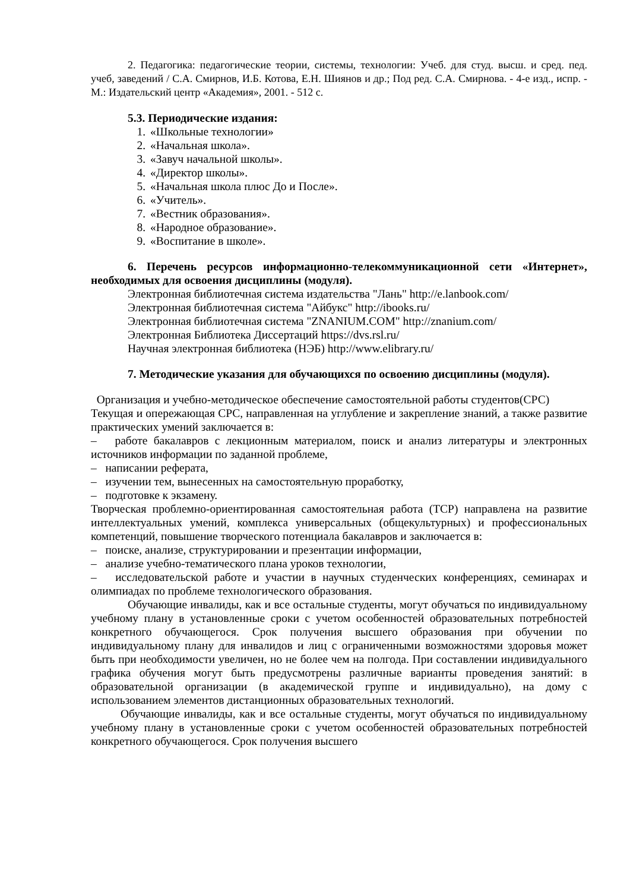2. Педагогика: педагогические теории, системы, технологии: Учеб. для студ. высш. и сред. пед. учеб, заведений / С.А. Смирнов, И.Б. Котова, Е.Н. Шиянов и др.; Под ред. С.А. Смирнова. - 4-е изд., испр. - М.: Издательский центр «Академия», 2001. - 512 с.
5.3. Периодические издания:
1. «Школьные технологии»
2. «Начальная школа».
3. «Завуч начальной школы».
4. «Директор школы».
5. «Начальная школа плюс До и После».
6. «Учитель».
7. «Вестник образования».
8. «Народное образование».
9. «Воспитание в школе».
6. Перечень ресурсов информационно-телекоммуникационной сети «Интернет», необходимых для освоения дисциплины (модуля).
Электронная библиотечная система издательства "Лань" http://e.lanbook.com/
Электронная библиотечная система "Айбукс" http://ibooks.ru/
Электронная библиотечная система "ZNANIUM.COM" http://znanium.com/
Электронная Библиотека Диссертаций https://dvs.rsl.ru/
Научная электронная библиотека (НЭБ) http://www.elibrary.ru/
7. Методические указания для обучающихся по освоению дисциплины (модуля).
Организация и учебно-методическое обеспечение самостоятельной работы студентов(СРС)
Текущая и опережающая СРС, направленная на углубление и закрепление знаний, а также развитие практических умений заключается в:
– работе бакалавров с лекционным материалом, поиск и анализ литературы и электронных источников информации по заданной проблеме,
– написании реферата,
– изучении тем, вынесенных на самостоятельную проработку,
– подготовке к экзамену.
Творческая проблемно-ориентированная самостоятельная работа (ТСР) направлена на развитие интеллектуальных умений, комплекса универсальных (общекультурных) и профессиональных компетенций, повышение творческого потенциала бакалавров и заключается в:
– поиске, анализе, структурировании и презентации информации,
– анализе учебно-тематического плана уроков технологии,
– исследовательской работе и участии в научных студенческих конференциях, семинарах и олимпиадах по проблеме технологического образования.
Обучающие инвалиды, как и все остальные студенты, могут обучаться по индивидуальному учебному плану в установленные сроки с учетом особенностей образовательных потребностей конкретного обучающегося. Срок получения высшего образования при обучении по индивидуальному плану для инвалидов и лиц с ограниченными возможностями здоровья может быть при необходимости увеличен, но не более чем на полгода. При составлении индивидуального графика обучения могут быть предусмотрены различные варианты проведения занятий: в образовательной организации (в академической группе и индивидуально), на дому с использованием элементов дистанционных образовательных технологий.
Обучающие инвалиды, как и все остальные студенты, могут обучаться по индивидуальному учебному плану в установленные сроки с учетом особенностей образовательных потребностей конкретного обучающегося. Срок получения высшего